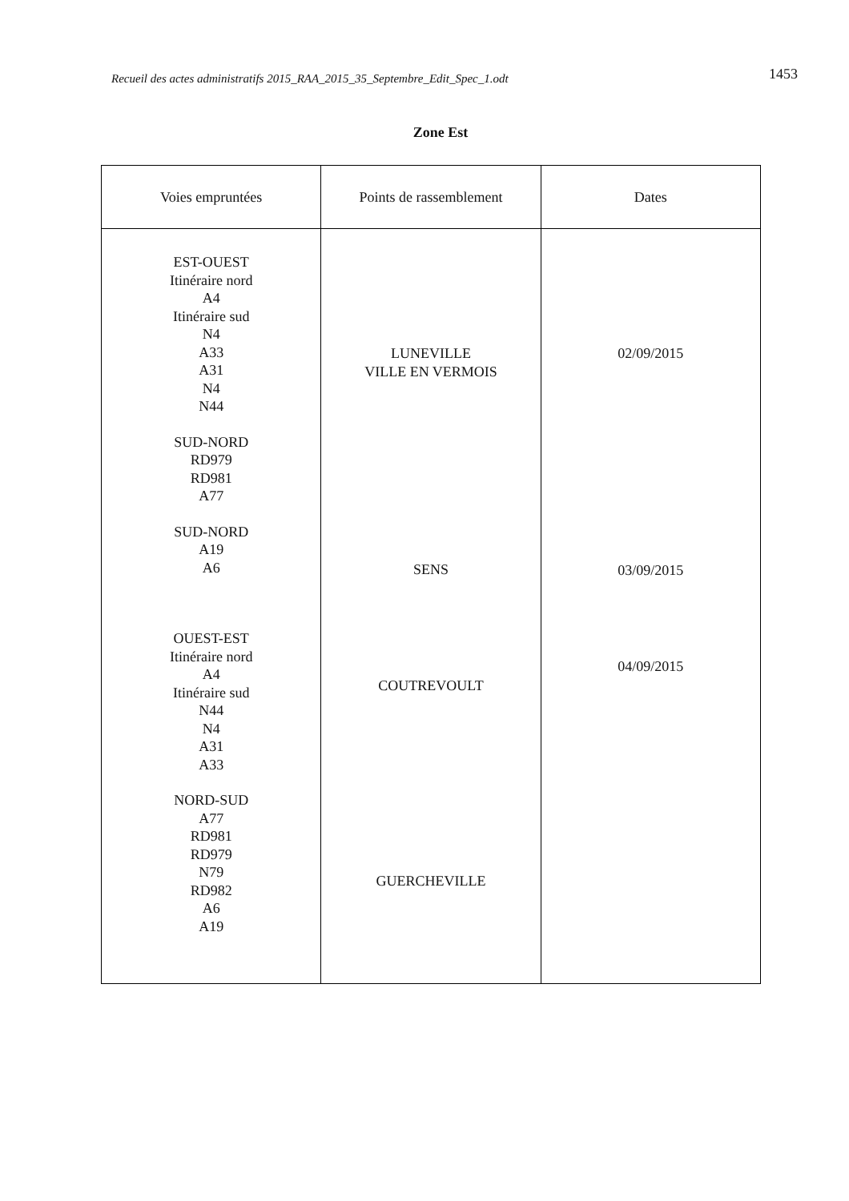Recueil des actes administratifs 2015_RAA_2015_35_Septembre_Edit_Spec_1.odt 1453
Zone Est
| Voies empruntées | Points de rassemblement | Dates |
| --- | --- | --- |
| EST-OUEST Itinéraire nord A4 Itinéraire sud N4 A33 A31 N4 N44 SUD-NORD RD979 RD981 A77 SUD-NORD A19 A6 OUEST-EST Itinéraire nord A4 Itinéraire sud N44 N4 A31 A33 NORD-SUD A77 RD981 RD979 N79 RD982 A6 A19 | LUNEVILLE VILLE EN VERMOIS SENS COUTREVOULT GUERCHEVILLE | 02/09/2015 03/09/2015 04/09/2015 |